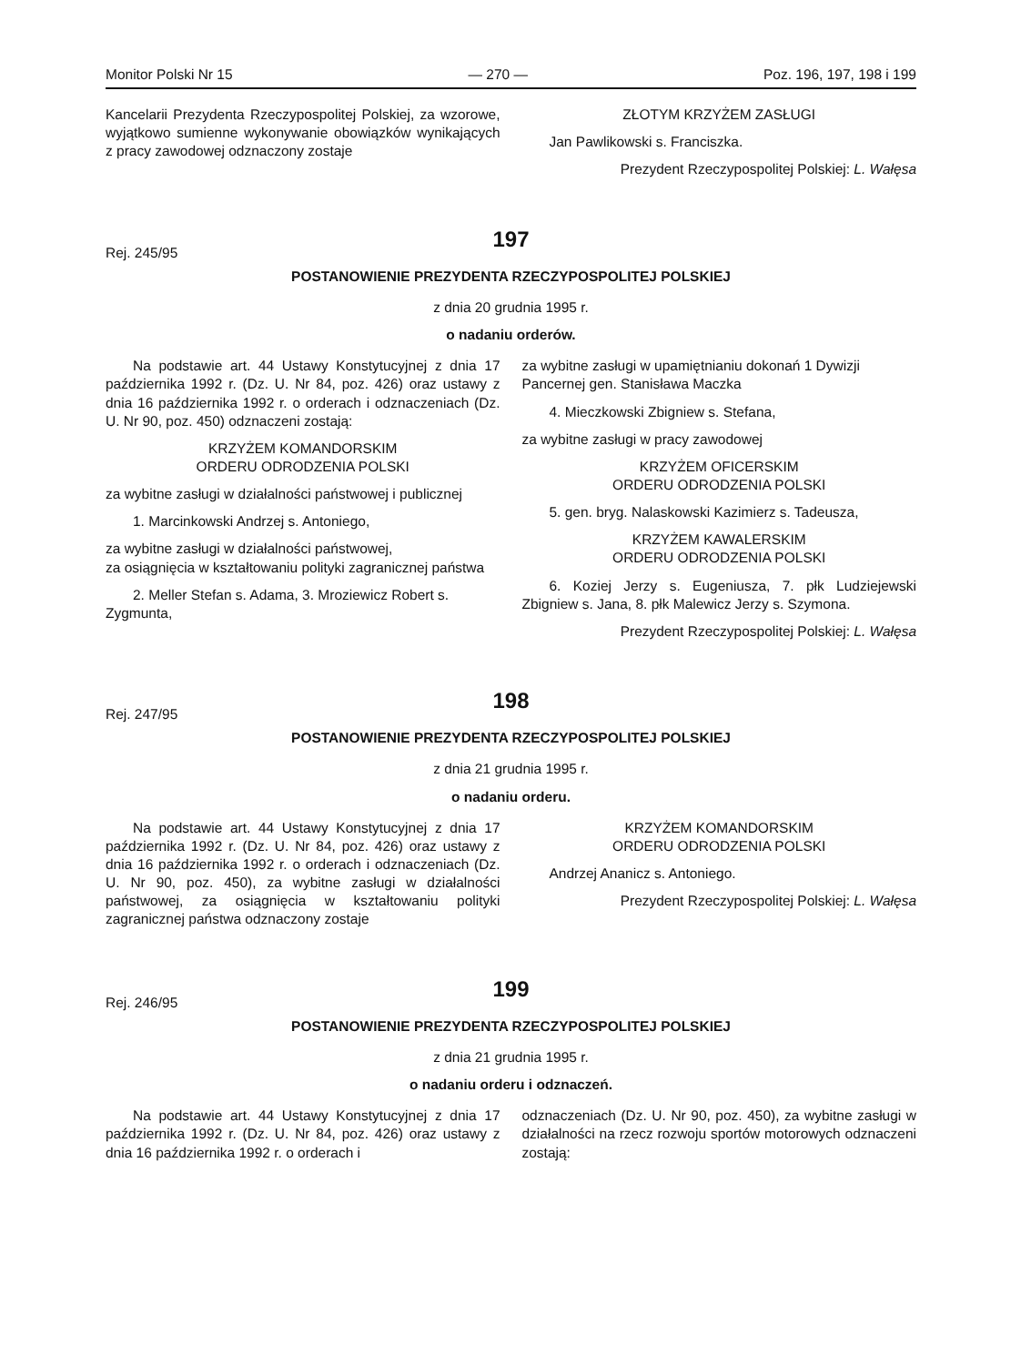Monitor Polski Nr 15 — 270 — Poz. 196, 197, 198 i 199
Kancelarii Prezydenta Rzeczypospolitej Polskiej, za wzorowe, wyjątkowo sumienne wykonywanie obowiązków wynikających z pracy zawodowej odznaczony zostaje
ZŁOTYM KRZYŻEM ZASŁUGI
Jan Pawlikowski s. Franciszka.
Prezydent Rzeczypospolitej Polskiej: L. Wałęsa
197
Rej. 245/95
POSTANOWIENIE PREZYDENTA RZECZYPOSPOLITEJ POLSKIEJ
z dnia 20 grudnia 1995 r.
o nadaniu orderów.
Na podstawie art. 44 Ustawy Konstytucyjnej z dnia 17 października 1992 r. (Dz. U. Nr 84, poz. 426) oraz ustawy z dnia 16 października 1992 r. o orderach i odznaczeniach (Dz. U. Nr 90, poz. 450) odznaczeni zostają:
KRZYŻEM KOMANDORSKIM
ORDERU ODRODZENIA POLSKI
za wybitne zasługi w działalności państwowej i publicznej
1. Marcinkowski Andrzej s. Antoniego,
za wybitne zasługi w działalności państwowej,
za osiągnięcia w kształtowaniu polityki zagranicznej państwa
2. Meller Stefan s. Adama, 3. Mroziewicz Robert s. Zygmunta,
za wybitne zasługi w upamiętnianiu dokonań 1 Dywizji Pancernej gen. Stanisława Maczka
4. Mieczkowski Zbigniew s. Stefana,
za wybitne zasługi w pracy zawodowej
KRZYŻEM OFICERSKIM
ORDERU ODRODZENIA POLSKI
5. gen. bryg. Nalaskowski Kazimierz s. Tadeusza,
KRZYŻEM KAWALERSKIM
ORDERU ODRODZENIA POLSKI
6. Koziej Jerzy s. Eugeniusza, 7. płk Ludziejewski Zbigniew s. Jana, 8. płk Malewicz Jerzy s. Szymona.
Prezydent Rzeczypospolitej Polskiej: L. Wałęsa
198
Rej. 247/95
POSTANOWIENIE PREZYDENTA RZECZYPOSPOLITEJ POLSKIEJ
z dnia 21 grudnia 1995 r.
o nadaniu orderu.
Na podstawie art. 44 Ustawy Konstytucyjnej z dnia 17 października 1992 r. (Dz. U. Nr 84, poz. 426) oraz ustawy z dnia 16 października 1992 r. o orderach i odznaczeniach (Dz. U. Nr 90, poz. 450), za wybitne zasługi w działalności państwowej, za osiągnięcia w kształtowaniu polityki zagranicznej państwa odznaczony zostaje
KRZYŻEM KOMANDORSKIM
ORDERU ODRODZENIA POLSKI
Andrzej Ananicz s. Antoniego.
Prezydent Rzeczypospolitej Polskiej: L. Wałęsa
199
Rej. 246/95
POSTANOWIENIE PREZYDENTA RZECZYPOSPOLITEJ POLSKIEJ
z dnia 21 grudnia 1995 r.
o nadaniu orderu i odznaczeń.
Na podstawie art. 44 Ustawy Konstytucyjnej z dnia 17 października 1992 r. (Dz. U. Nr 84, poz. 426) oraz ustawy z dnia 16 października 1992 r. o orderach i
odznaczeniach (Dz. U. Nr 90, poz. 450), za wybitne zasługi w działalności na rzecz rozwoju sportów motorowych odznaczeni zostają: